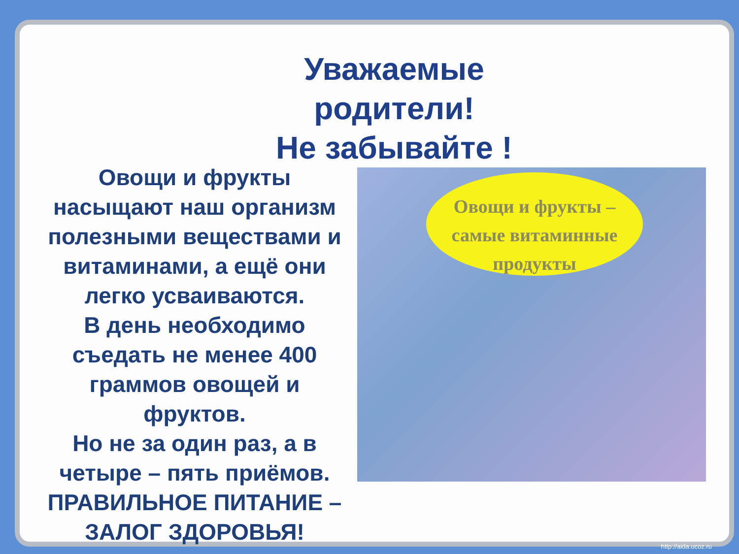Уважаемые родители!
Не забывайте !
Овощи и фрукты насыщают наш организм полезными веществами и витаминами, а ещё они легко усваиваются.
В день необходимо съедать не менее 400 граммов овощей и фруктов.
Но не за один раз, а в четыре – пять приёмов.
ПРАВИЛЬНОЕ ПИТАНИЕ –
ЗАЛОГ ЗДОРОВЬЯ!
Овощи и фрукты –
самые витаминные
продукты
http://aida.ucoz.ru